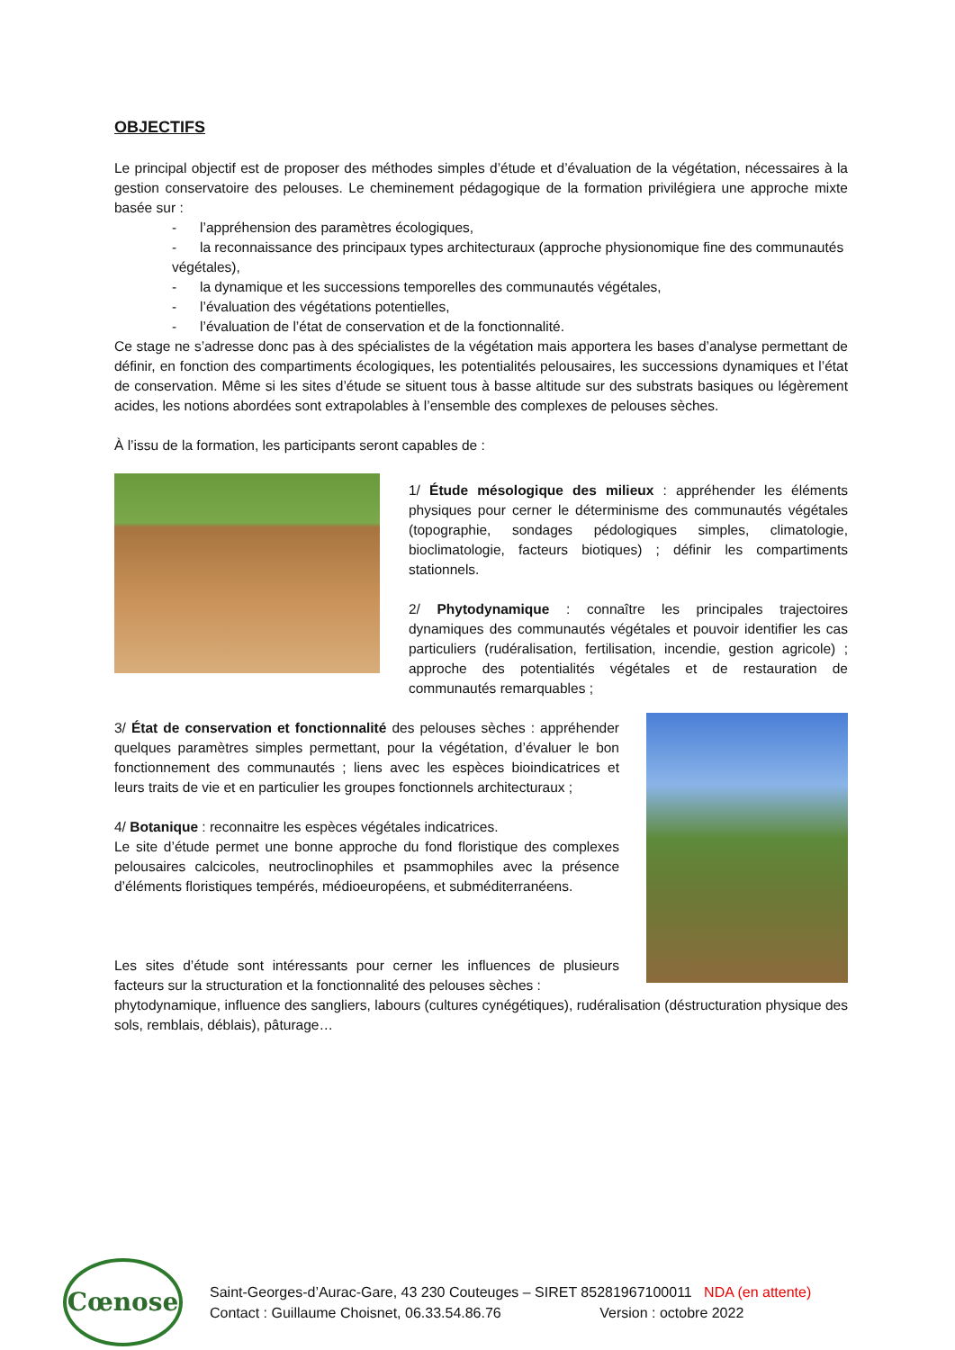OBJECTIFS
Le principal objectif est de proposer des méthodes simples d’étude et d’évaluation de la végétation, nécessaires à la gestion conservatoire des pelouses. Le cheminement pédagogique de la formation privilégiera une approche mixte basée sur :
- l’appréhension des paramètres écologiques,
- la reconnaissance des principaux types architecturaux (approche physionomique fine des communautés végétales),
- la dynamique et les successions temporelles des communautés végétales,
- l’évaluation des végétations potentielles,
- l’évaluation de l’état de conservation et de la fonctionnalité.
Ce stage ne s’adresse donc pas à des spécialistes de la végétation mais apportera les bases d’analyse permettant de définir, en fonction des compartiments écologiques, les potentialités pelousaires, les successions dynamiques et l’état de conservation. Même si les sites d’étude se situent tous à basse altitude sur des substrats basiques ou légèrement acides, les notions abordées sont extrapolables à l’ensemble des complexes de pelouses sèches.
À l’issu de la formation, les participants seront capables de :
1/ Étude mésologique des milieux : appréhender les éléments physiques pour cerner le déterminisme des communautés végétales (topographie, sondages pédologiques simples, climatologie, bioclimatologie, facteurs biotiques) ; définir les compartiments stationnels.
2/ Phytodynamique : connaître les principales trajectoires dynamiques des communautés végétales et pouvoir identifier les cas particuliers (rudéralisation, fertilisation, incendie, gestion agricole) ; approche des potentialités végétales et de restauration de communautés remarquables ;
3/ État de conservation et fonctionnalité des pelouses sèches : appréhender quelques paramètres simples permettant, pour la végétation, d’évaluer le bon fonctionnement des communautés ; liens avec les espèces bioindicatrices et leurs traits de vie et en particulier les groupes fonctionnels architecturaux ;
4/ Botanique : reconnaitre les espèces végétales indicatrices.
Le site d’étude permet une bonne approche du fond floristique des complexes pelousaires calcicoles, neutroclinophiles et psammophiles avec la présence d’éléments floristiques tempérés, médioeuropéens, et subméditerranéens.
Les sites d’étude sont intéressants pour cerner les influences de plusieurs facteurs sur la structuration et la fonctionnalité des pelouses sèches :
phytodynamique, influence des sangliers, labours (cultures cynégétiques), rudéralisation (déstructuration physique des sols, remblais, déblais), pâturage…
Cœnose
Saint-Georges-d’Aurac-Gare, 43 230 Couteuges – SIRET 85281967100011 NDA (en attente)
Contact : Guillaume Choisnet, 06.33.54.86.76 Version : octobre 2022